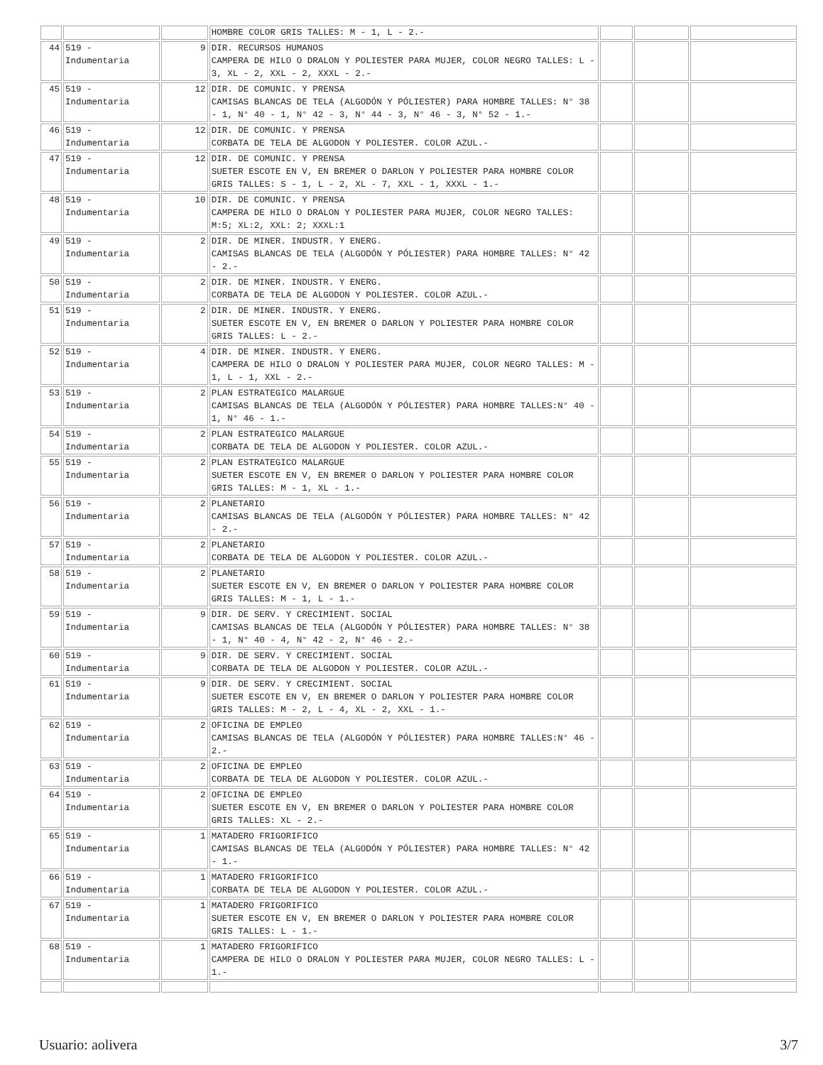| | | | HOMBRE COLOR GRIS TALLES: M - 1, L - 2.- | | | |
| 44 | 519 - Indumentaria | 9 | DIR. RECURSOS HUMANOS CAMPERA DE HILO O DRALON Y POLIESTER PARA MUJER, COLOR NEGRO TALLES: L - 3, XL - 2, XXL - 2, XXXL - 2.- | | | |
| 45 | 519 - Indumentaria | 12 | DIR. DE COMUNIC. Y PRENSA CAMISAS BLANCAS DE TELA (ALGODÓN Y PÓLIESTER) PARA HOMBRE TALLES: N° 38 - 1, N° 40 - 1, N° 42 - 3, N° 44 - 3, N° 46 - 3, N° 52 - 1.- | | | |
| 46 | 519 - Indumentaria | 12 | DIR. DE COMUNIC. Y PRENSA CORBATA DE TELA DE ALGODON Y POLIESTER. COLOR AZUL.- | | | |
| 47 | 519 - Indumentaria | 12 | DIR. DE COMUNIC. Y PRENSA SUETER ESCOTE EN V, EN BREMER O DARLON Y POLIESTER PARA HOMBRE COLOR GRIS TALLES: S - 1, L - 2, XL - 7, XXL - 1, XXXL - 1.- | | | |
| 48 | 519 - Indumentaria | 10 | DIR. DE COMUNIC. Y PRENSA CAMPERA DE HILO O DRALON Y POLIESTER PARA MUJER, COLOR NEGRO TALLES: M:5; XL:2, XXL: 2; XXXL:1 | | | |
| 49 | 519 - Indumentaria | 2 | DIR. DE MINER. INDUSTR. Y ENERG. CAMISAS BLANCAS DE TELA (ALGODÓN Y PÓLIESTER) PARA HOMBRE TALLES: N° 42 - 2.- | | | |
| 50 | 519 - Indumentaria | 2 | DIR. DE MINER. INDUSTR. Y ENERG. CORBATA DE TELA DE ALGODON Y POLIESTER. COLOR AZUL.- | | | |
| 51 | 519 - Indumentaria | 2 | DIR. DE MINER. INDUSTR. Y ENERG. SUETER ESCOTE EN V, EN BREMER O DARLON Y POLIESTER PARA HOMBRE COLOR GRIS TALLES: L - 2.- | | | |
| 52 | 519 - Indumentaria | 4 | DIR. DE MINER. INDUSTR. Y ENERG. CAMPERA DE HILO O DRALON Y POLIESTER PARA MUJER, COLOR NEGRO TALLES: M - 1, L - 1, XXL - 2.- | | | |
| 53 | 519 - Indumentaria | 2 | PLAN ESTRATEGICO MALARGUE CAMISAS BLANCAS DE TELA (ALGODÓN Y PÓLIESTER) PARA HOMBRE TALLES:N° 40 - 1, N° 46 - 1.- | | | |
| 54 | 519 - Indumentaria | 2 | PLAN ESTRATEGICO MALARGUE CORBATA DE TELA DE ALGODON Y POLIESTER. COLOR AZUL.- | | | |
| 55 | 519 - Indumentaria | 2 | PLAN ESTRATEGICO MALARGUE SUETER ESCOTE EN V, EN BREMER O DARLON Y POLIESTER PARA HOMBRE COLOR GRIS TALLES: M - 1, XL - 1.- | | | |
| 56 | 519 - Indumentaria | 2 | PLANETARIO CAMISAS BLANCAS DE TELA (ALGODÓN Y PÓLIESTER) PARA HOMBRE TALLES: N° 42 - 2.- | | | |
| 57 | 519 - Indumentaria | 2 | PLANETARIO CORBATA DE TELA DE ALGODON Y POLIESTER. COLOR AZUL.- | | | |
| 58 | 519 - Indumentaria | 2 | PLANETARIO SUETER ESCOTE EN V, EN BREMER O DARLON Y POLIESTER PARA HOMBRE COLOR GRIS TALLES: M - 1, L - 1.- | | | |
| 59 | 519 - Indumentaria | 9 | DIR. DE SERV. Y CRECIMIENT. SOCIAL CAMISAS BLANCAS DE TELA (ALGODÓN Y PÓLIESTER) PARA HOMBRE TALLES: N° 38 - 1, N° 40 - 4, N° 42 - 2, N° 46 - 2.- | | | |
| 60 | 519 - Indumentaria | 9 | DIR. DE SERV. Y CRECIMIENT. SOCIAL CORBATA DE TELA DE ALGODON Y POLIESTER. COLOR AZUL.- | | | |
| 61 | 519 - Indumentaria | 9 | DIR. DE SERV. Y CRECIMIENT. SOCIAL SUETER ESCOTE EN V, EN BREMER O DARLON Y POLIESTER PARA HOMBRE COLOR GRIS TALLES: M - 2, L - 4, XL - 2, XXL - 1.- | | | |
| 62 | 519 - Indumentaria | 2 | OFICINA DE EMPLEO CAMISAS BLANCAS DE TELA (ALGODÓN Y PÓLIESTER) PARA HOMBRE TALLES:N° 46 - 2.- | | | |
| 63 | 519 - Indumentaria | 2 | OFICINA DE EMPLEO CORBATA DE TELA DE ALGODON Y POLIESTER. COLOR AZUL.- | | | |
| 64 | 519 - Indumentaria | 2 | OFICINA DE EMPLEO SUETER ESCOTE EN V, EN BREMER O DARLON Y POLIESTER PARA HOMBRE COLOR GRIS TALLES: XL - 2.- | | | |
| 65 | 519 - Indumentaria | 1 | MATADERO FRIGORIFICO CAMISAS BLANCAS DE TELA (ALGODÓN Y PÓLIESTER) PARA HOMBRE TALLES: N° 42 - 1.- | | | |
| 66 | 519 - Indumentaria | 1 | MATADERO FRIGORIFICO CORBATA DE TELA DE ALGODON Y POLIESTER. COLOR AZUL.- | | | |
| 67 | 519 - Indumentaria | 1 | MATADERO FRIGORIFICO SUETER ESCOTE EN V, EN BREMER O DARLON Y POLIESTER PARA HOMBRE COLOR GRIS TALLES: L - 1.- | | | |
| 68 | 519 - Indumentaria | 1 | MATADERO FRIGORIFICO CAMPERA DE HILO O DRALON Y POLIESTER PARA MUJER, COLOR NEGRO TALLES: L - 1.- | | | |
Usuario: aolivera 3/7